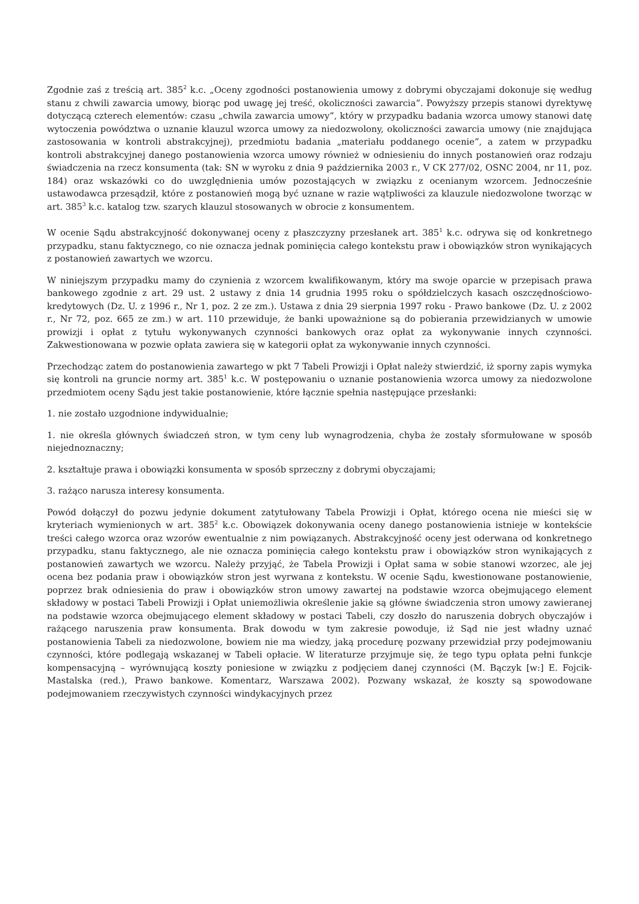Zgodnie zaś z treścią art. 385<sup>2</sup> k.c. „Oceny zgodności postanowienia umowy z dobrymi obyczajami dokonuje się według stanu z chwili zawarcia umowy, biorąc pod uwagę jej treść, okoliczności zawarcia”. Powyższy przepis stanowi dyrektywę dotyczącą czterech elementów: czasu „chwila zawarcia umowy”, który w przypadku badania wzorca umowy stanowi datę wytoczenia powództwa o uznanie klauzul wzorca umowy za niedozwolony, okoliczności zawarcia umowy (nie znajdująca zastosowania w kontroli abstrakcyjnej), przedmiotu badania „materiału poddanego ocenie”, a zatem w przypadku kontroli abstrakcyjnej danego postanowienia wzorca umowy również w odniesieniu do innych postanowień oraz rodzaju świadczenia na rzecz konsumenta (tak: SN w wyroku z dnia 9 października 2003 r., V CK 277/02, OSNC 2004, nr 11, poz. 184) oraz wskazówki co do uwzględnienia umów pozostających w związku z ocenianym wzorcem. Jednocześnie ustawodawca przesądził, które z postanowień mogą być uznane w razie wątpliwości za klauzule niedozwolone tworząc w art. 385<sup>3</sup> k.c. katalog tzw. szarych klauzul stosowanych w obrocie z konsumentem.
W ocenie Sądu abstrakcyjność dokonywanej oceny z płaszczyzny przesłanek art. 385<sup>1</sup> k.c. odrywa się od konkretnego przypadku, stanu faktycznego, co nie oznacza jednak pominięcia całego kontekstu praw i obowiązków stron wynikających z postanowień zawartych we wzorcu.
W niniejszym przypadku mamy do czynienia z wzorcem kwalifikowanym, który ma swoje oparcie w przepisach prawa bankowego zgodnie z art. 29 ust. 2 ustawy z dnia 14 grudnia 1995 roku o spółdzielczych kasach oszczędnościowo-kredytowych (Dz. U. z 1996 r., Nr 1, poz. 2 ze zm.). Ustawa z dnia 29 sierpnia 1997 roku - Prawo bankowe (Dz. U. z 2002 r., Nr 72, poz. 665 ze zm.) w art. 110 przewiduje, że banki upoważnione są do pobierania przewidzianych w umowie prowizji i opłat z tytułu wykonywanych czynności bankowych oraz opłat za wykonywanie innych czynności. Zakwestionowana w pozwie opłata zawiera się w kategorii opłat za wykonywanie innych czynności.
Przechodząc zatem do postanowienia zawartego w pkt 7 Tabeli Prowizji i Opłat należy stwierdzić, iż sporny zapis wymyka się kontroli na gruncie normy art. 385<sup>1</sup> k.c. W postępowaniu o uznanie postanowienia wzorca umowy za niedozwolone przedmiotem oceny Sądu jest takie postanowienie, które łącznie spełnia następujące przesłanki:
1. nie zostało uzgodnione indywidualnie;
1. nie określa głównych świadczeń stron, w tym ceny lub wynagrodzenia, chyba że zostały sformułowane w sposób niejednoznaczny;
2. kształtuje prawa i obowiązki konsumenta w sposób sprzeczny z dobrymi obyczajami;
3. rażąco narusza interesy konsumenta.
Powód dołączył do pozwu jedynie dokument zatytułowany Tabela Prowizji i Opłat, którego ocena nie mieści się w kryteriach wymienionych w art. 385<sup>2</sup> k.c. Obowiązek dokonywania oceny danego postanowienia istnieje w kontekście treści całego wzorca oraz wzorów ewentualnie z nim powiązanych. Abstrakcyjność oceny jest oderwana od konkretnego przypadku, stanu faktycznego, ale nie oznacza pominięcia całego kontekstu praw i obowiązków stron wynikających z postanowień zawartych we wzorcu. Należy przyjąć, że Tabela Prowizji i Opłat sama w sobie stanowi wzorzec, ale jej ocena bez podania praw i obowiązków stron jest wyrwana z kontekstu. W ocenie Sądu, kwestionowane postanowienie, poprzez brak odniesienia do praw i obowiązków stron umowy zawartej na podstawie wzorca obejmującego element składowy w postaci Tabeli Prowizji i Opłat uniemożliwia określenie jakie są główne świadczenia stron umowy zawieranej na podstawie wzorca obejmującego element składowy w postaci Tabeli, czy doszło do naruszenia dobrych obyczajów i rażącego naruszenia praw konsumenta. Brak dowodu w tym zakresie powoduje, iż Sąd nie jest władny uznać postanowienia Tabeli za niedozwolone, bowiem nie ma wiedzy, jaką procedurę pozwany przewidział przy podejmowaniu czynności, które podlegają wskazanej w Tabeli opłacie. W literaturze przyjmuje się, że tego typu opłata pełni funkcje kompensacyjną – wyrównującą koszty poniesione w związku z podjęciem danej czynności (M. Bączyk [w:] E. Fojcik-Mastalska (red.), Prawo bankowe. Komentarz, Warszawa 2002). Pozwany wskazał, że koszty są spowodowane podejmowaniem rzeczywistych czynności windykacyjnych przez